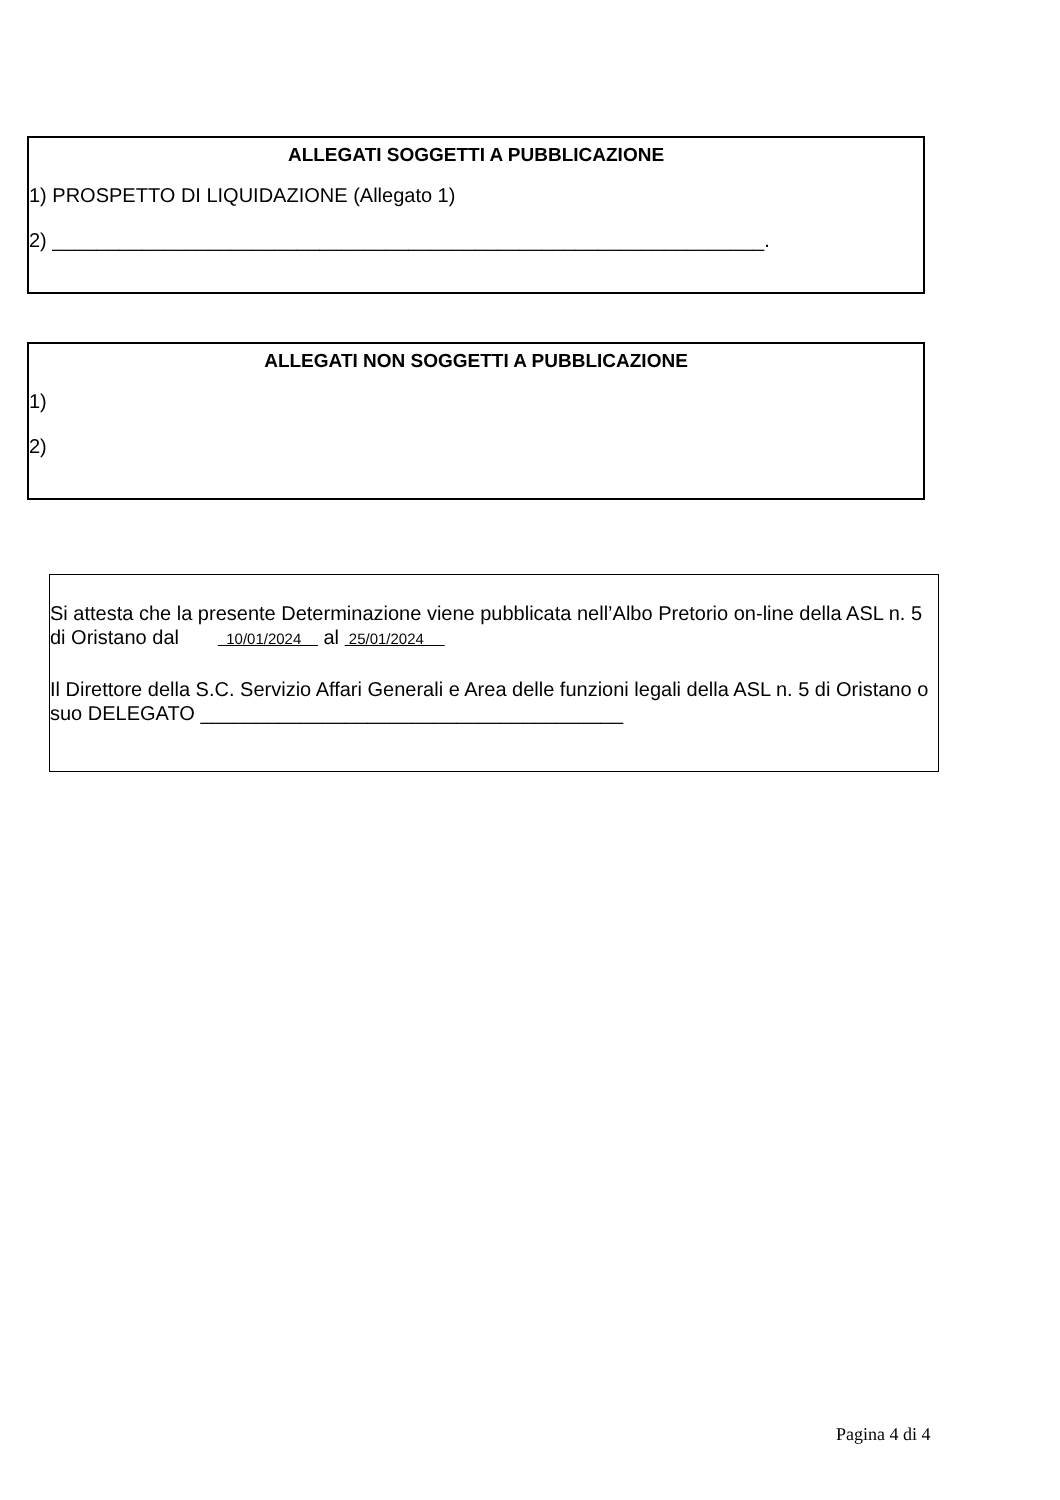ALLEGATI SOGGETTI A PUBBLICAZIONE
1) PROSPETTO DI LIQUIDAZIONE (Allegato 1)
2) ________________________________________________________________.
ALLEGATI NON SOGGETTI A PUBBLICAZIONE
1)
2)
Si attesta che la presente Determinazione viene pubblicata nell’Albo Pretorio on-line della ASL n. 5 di Oristano dal 10/01/2024 al 25/01/2024
Il Direttore della S.C. Servizio Affari Generali e Area delle funzioni legali della ASL n. 5 di Oristano o suo DELEGATO ______________________________________
Pagina 4 di 4